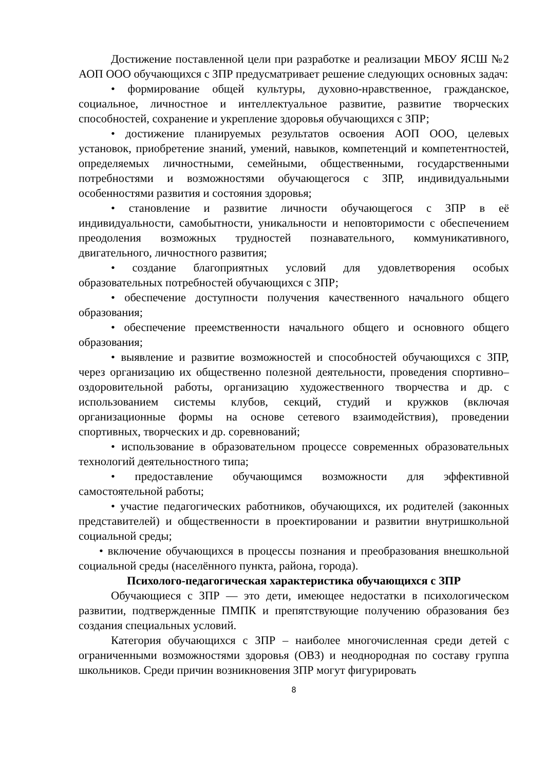Достижение поставленной цели при разработке и реализации МБОУ ЯСШ №2 АОП ООО обучающихся с ЗПР предусматривает решение следующих основных задач:
• формирование общей культуры, духовно-нравственное, гражданское, социальное, личностное и интеллектуальное развитие, развитие творческих способностей, сохранение и укрепление здоровья обучающихся с ЗПР;
• достижение планируемых результатов освоения АОП ООО, целевых установок, приобретение знаний, умений, навыков, компетенций и компетентностей, определяемых личностными, семейными, общественными, государственными потребностями и возможностями обучающегося с ЗПР, индивидуальными особенностями развития и состояния здоровья;
• становление и развитие личности обучающегося с ЗПР в её индивидуальности, самобытности, уникальности и неповторимости с обеспечением преодоления возможных трудностей познавательного, коммуникативного, двигательного, личностного развития;
• создание благоприятных условий для удовлетворения особых образовательных потребностей обучающихся с ЗПР;
• обеспечение доступности получения качественного начального общего образования;
• обеспечение преемственности начального общего и основного общего образования;
• выявление и развитие возможностей и способностей обучающихся с ЗПР, через организацию их общественно полезной деятельности, проведения спортивно–оздоровительной работы, организацию художественного творчества и др. с использованием системы клубов, секций, студий и кружков (включая организационные формы на основе сетевого взаимодействия), проведении спортивных, творческих и др. соревнований;
• использование в образовательном процессе современных образовательных технологий деятельностного типа;
• предоставление обучающимся возможности для эффективной самостоятельной работы;
• участие педагогических работников, обучающихся, их родителей (законных представителей) и общественности в проектировании и развитии внутришкольной социальной среды;
• включение обучающихся в процессы познания и преобразования внешкольной социальной среды (населённого пункта, района, города).
Психолого-педагогическая характеристика обучающихся с ЗПР
Обучающиеся с ЗПР — это дети, имеющее недостатки в психологическом развитии, подтвержденные ПМПК и препятствующие получению образования без создания специальных условий.
Категория обучающихся с ЗПР – наиболее многочисленная среди детей с ограниченными возможностями здоровья (ОВЗ) и неоднородная по составу группа школьников. Среди причин возникновения ЗПР могут фигурировать
8